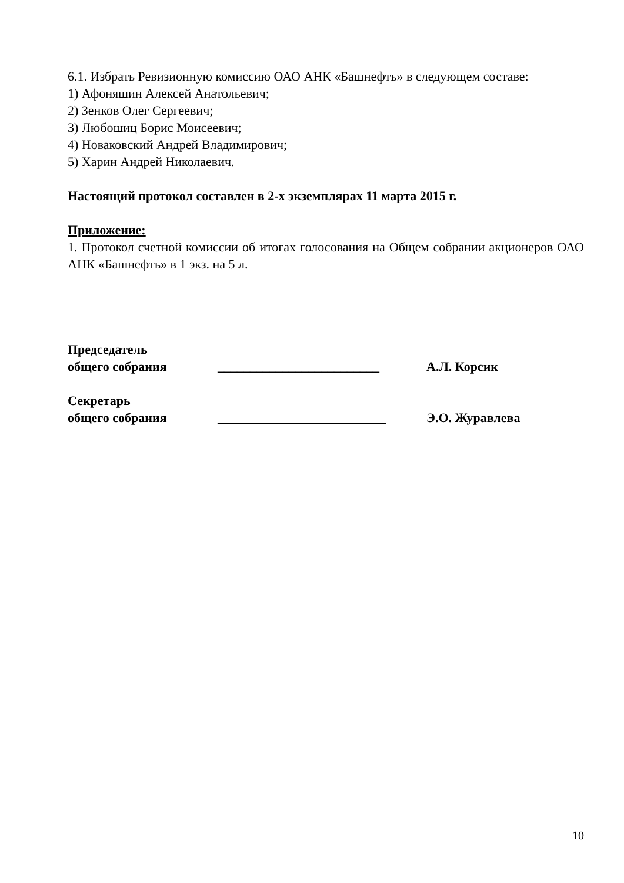6.1. Избрать Ревизионную комиссию ОАО АНК «Башнефть» в следующем составе:
1) Афоняшин Алексей Анатольевич;
2) Зенков Олег Сергеевич;
3) Любошиц Борис Моисеевич;
4) Новаковский Андрей Владимирович;
5) Харин Андрей Николаевич.
Настоящий протокол составлен в 2-х экземплярах 11 марта 2015 г.
Приложение:
1. Протокол счетной комиссии об итогах голосования на Общем собрании акционеров ОАО АНК «Башнефть» в 1 экз. на 5 л.
Председатель
общего собрания _________________________ А.Л. Корсик
Секретарь
общего собрания __________________________ Э.О. Журавлева
10